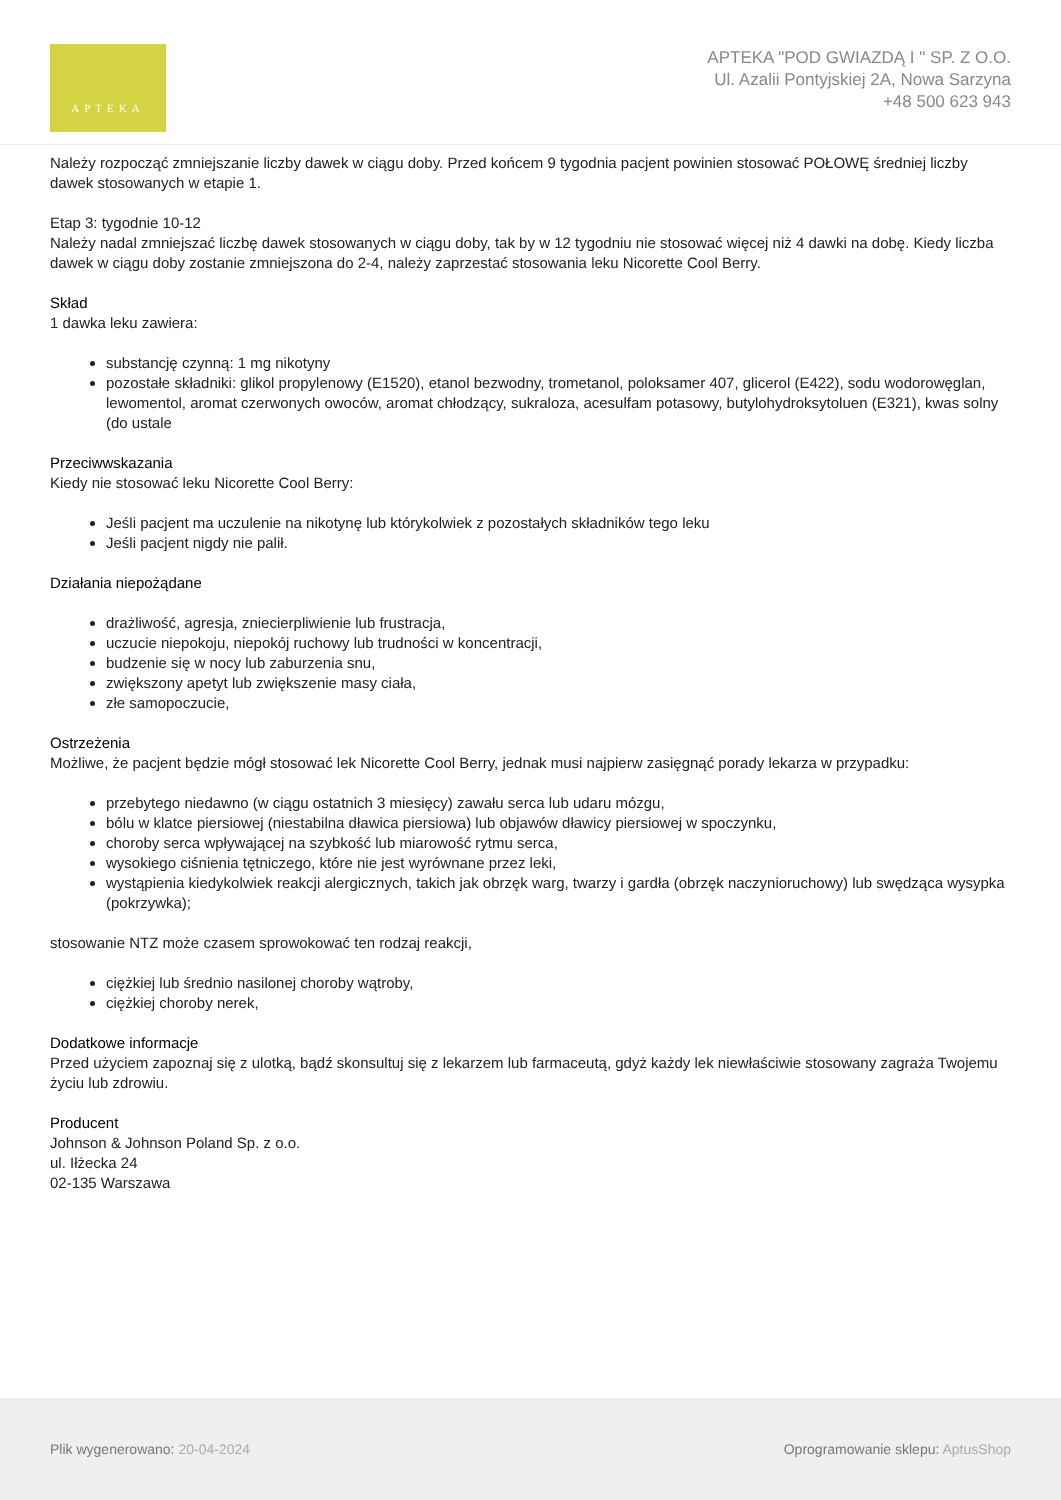APTEKA
APTEKA "POD GWIAZDĄ I " SP. Z O.O.
Ul. Azalii Pontyjskiej 2A, Nowa Sarzyna
+48 500 623 943
Należy rozpocząć zmniejszanie liczby dawek w ciągu doby. Przed końcem 9 tygodnia pacjent powinien stosować POŁOWĘ średniej liczby dawek stosowanych w etapie 1.
Etap 3: tygodnie 10-12
Należy nadal zmniejszać liczbę dawek stosowanych w ciągu doby, tak by w 12 tygodniu nie stosować więcej niż 4 dawki na dobę. Kiedy liczba dawek w ciągu doby zostanie zmniejszona do 2-4, należy zaprzestać stosowania leku Nicorette Cool Berry.
Skład
1 dawka leku zawiera:
substancję czynną: 1 mg nikotyny
pozostałe składniki: glikol propylenowy (E1520), etanol bezwodny, trometanol, poloksamer 407, glicerol (E422), sodu wodorowęglan, lewomentol, aromat czerwonych owoców, aromat chłodzący, sukraloza, acesulfam potasowy, butylohydroksytoluen (E321), kwas solny (do ustale
Przeciwwskazania
Kiedy nie stosować leku Nicorette Cool Berry:
Jeśli pacjent ma uczulenie na nikotynę lub którykolwiek z pozostałych składników tego leku
Jeśli pacjent nigdy nie palił.
Działania niepożądane
drażliwość, agresja, zniecierpliwienie lub frustracja,
uczucie niepokoju, niepokój ruchowy lub trudności w koncentracji,
budzenie się w nocy lub zaburzenia snu,
zwiększony apetyt lub zwiększenie masy ciała,
złe samopoczucie,
Ostrzeżenia
Możliwe, że pacjent będzie mógł stosować lek Nicorette Cool Berry, jednak musi najpierw zasięgnąć porady lekarza w przypadku:
przebytego niedawno (w ciągu ostatnich 3 miesięcy) zawału serca lub udaru mózgu,
bólu w klatce piersiowej (niestabilna dławica piersiowa) lub objawów dławicy piersiowej w spoczynku,
choroby serca wpływającej na szybkość lub miarowość rytmu serca,
wysokiego ciśnienia tętniczego, które nie jest wyrównane przez leki,
wystąpienia kiedykolwiek reakcji alergicznych, takich jak obrzęk warg, twarzy i gardła (obrzęk naczynioruchowy) lub swędząca wysypka (pokrzywka);
stosowanie NTZ może czasem sprowokować ten rodzaj reakcji,
ciężkiej lub średnio nasilonej choroby wątroby,
ciężkiej choroby nerek,
Dodatkowe informacje
Przed użyciem zapoznaj się z ulotką, bądź skonsultuj się z lekarzem lub farmaceutą, gdyż każdy lek niewłaściwie stosowany zagraża Twojemu życiu lub zdrowiu.
Producent
Johnson & Johnson Poland Sp. z o.o.
ul. Iłżecka 24
02-135 Warszawa
Plik wygenerowano: 20-04-2024
Oprogramowanie sklepu: AptusShop